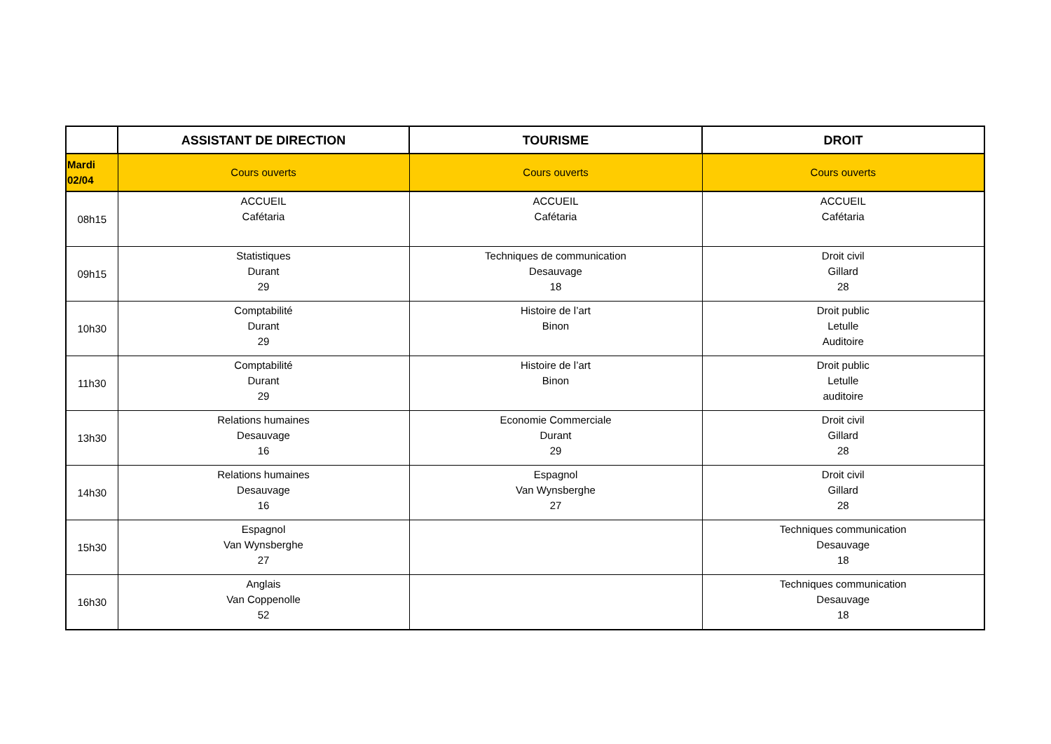| | ASSISTANT DE DIRECTION | TOURISME | DROIT |
| --- | --- | --- | --- |
| Mardi 02/04 | Cours ouverts | Cours ouverts | Cours ouverts |
| 08h15 | ACCUEIL Cafétaria | ACCUEIL Cafétaria | ACCUEIL Cafétaria |
| 09h15 | Statistiques Durant 29 | Techniques de communication Desauvage 18 | Droit civil Gillard 28 |
| 10h30 | Comptabilité Durant 29 | Histoire de l’art Binon | Droit public Letulle Auditoire |
| 11h30 | Comptabilité Durant 29 | Histoire de l’art Binon | Droit public Letulle auditoire |
| 13h30 | Relations humaines Desauvage 16 | Economie Commerciale Durant 29 | Droit civil Gillard 28 |
| 14h30 | Relations humaines Desauvage 16 | Espagnol Van Wynsberghe 27 | Droit civil Gillard 28 |
| 15h30 | Espagnol Van Wynsberghe 27 | | Techniques communication Desauvage 18 |
| 16h30 | Anglais Van Coppenolle 52 | | Techniques communication Desauvage 18 |